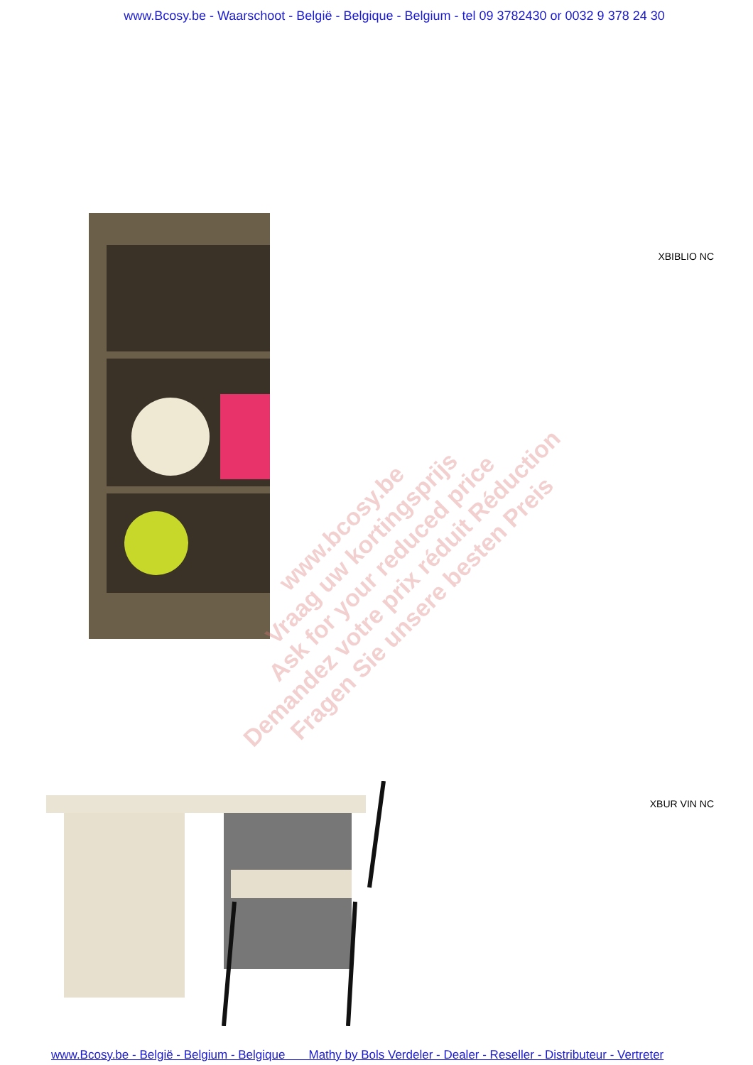www.Bcosy.be - Waarschoot - België - Belgique - Belgium - tel 09 3782430 or 0032 9 378 24 30
XBIBLIO NC
XBUR VIN NC
www.bcosy.be
Vraag uw kortingsprijs
Ask for your reduced price
Demandez votre prix réduit Réduction
Fragen Sie unsere besten Preis
www.Bcosy.be - België - Belgium - Belgique Mathy by Bols Verdeler - Dealer - Reseller - Distributeur - Vertreter